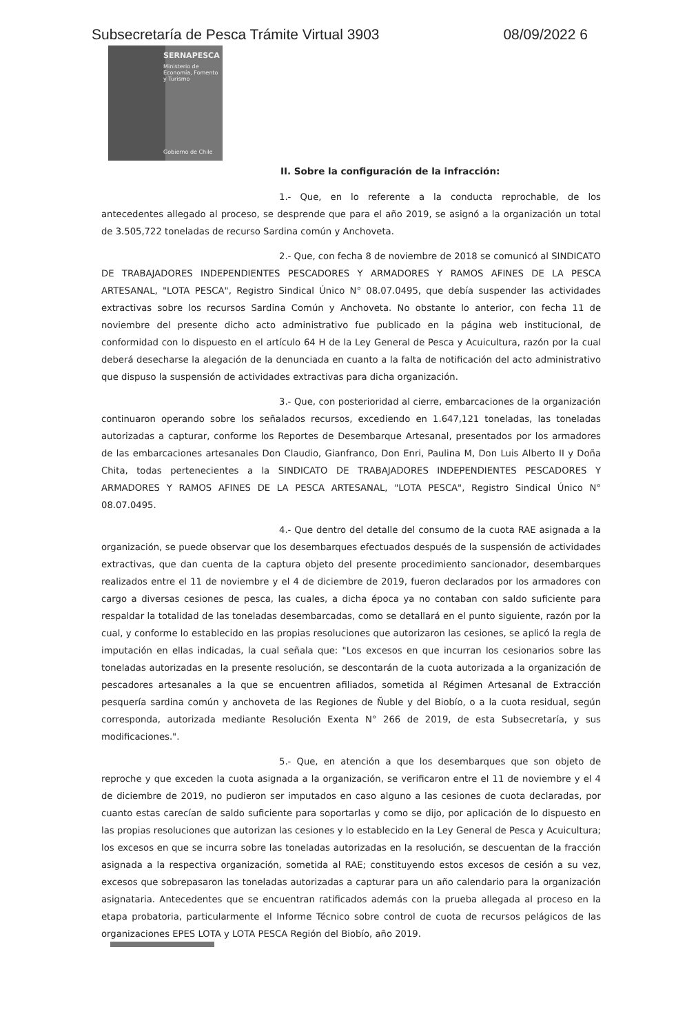Subsecretaría de Pesca Trámite Virtual 3903 08/09/2022 6
SERNAPESCA
Ministerio de Economía, Fomento y Turismo
Gobierno de Chile
II. Sobre la configuración de la infracción:
1.- Que, en lo referente a la conducta reprochable, de los antecedentes allegado al proceso, se desprende que para el año 2019, se asignó a la organización un total de 3.505,722 toneladas de recurso Sardina común y Anchoveta.
2.- Que, con fecha 8 de noviembre de 2018 se comunicó al SINDICATO DE TRABAJADORES INDEPENDIENTES PESCADORES Y ARMADORES Y RAMOS AFINES DE LA PESCA ARTESANAL, "LOTA PESCA", Registro Sindical Único N° 08.07.0495, que debía suspender las actividades extractivas sobre los recursos Sardina Común y Anchoveta. No obstante lo anterior, con fecha 11 de noviembre del presente dicho acto administrativo fue publicado en la página web institucional, de conformidad con lo dispuesto en el artículo 64 H de la Ley General de Pesca y Acuicultura, razón por la cual deberá desecharse la alegación de la denunciada en cuanto a la falta de notificación del acto administrativo que dispuso la suspensión de actividades extractivas para dicha organización.
3.- Que, con posterioridad al cierre, embarcaciones de la organización continuaron operando sobre los señalados recursos, excediendo en 1.647,121 toneladas, las toneladas autorizadas a capturar, conforme los Reportes de Desembarque Artesanal, presentados por los armadores de las embarcaciones artesanales Don Claudio, Gianfranco, Don Enri, Paulina M, Don Luis Alberto II y Doña Chita, todas pertenecientes a la SINDICATO DE TRABAJADORES INDEPENDIENTES PESCADORES Y ARMADORES Y RAMOS AFINES DE LA PESCA ARTESANAL, "LOTA PESCA", Registro Sindical Único N° 08.07.0495.
4.- Que dentro del detalle del consumo de la cuota RAE asignada a la organización, se puede observar que los desembarques efectuados después de la suspensión de actividades extractivas, que dan cuenta de la captura objeto del presente procedimiento sancionador, desembarques realizados entre el 11 de noviembre y el 4 de diciembre de 2019, fueron declarados por los armadores con cargo a diversas cesiones de pesca, las cuales, a dicha época ya no contaban con saldo suficiente para respaldar la totalidad de las toneladas desembarcadas, como se detallará en el punto siguiente, razón por la cual, y conforme lo establecido en las propias resoluciones que autorizaron las cesiones, se aplicó la regla de imputación en ellas indicadas, la cual señala que: "Los excesos en que incurran los cesionarios sobre las toneladas autorizadas en la presente resolución, se descontarán de la cuota autorizada a la organización de pescadores artesanales a la que se encuentren afiliados, sometida al Régimen Artesanal de Extracción pesquería sardina común y anchoveta de las Regiones de Ñuble y del Biobío, o a la cuota residual, según corresponda, autorizada mediante Resolución Exenta N° 266 de 2019, de esta Subsecretaría, y sus modificaciones.".
5.- Que, en atención a que los desembarques que son objeto de reproche y que exceden la cuota asignada a la organización, se verificaron entre el 11 de noviembre y el 4 de diciembre de 2019, no pudieron ser imputados en caso alguno a las cesiones de cuota declaradas, por cuanto estas carecían de saldo suficiente para soportarlas y como se dijo, por aplicación de lo dispuesto en las propias resoluciones que autorizan las cesiones y lo establecido en la Ley General de Pesca y Acuicultura; los excesos en que se incurra sobre las toneladas autorizadas en la resolución, se descuentan de la fracción asignada a la respectiva organización, sometida al RAE; constituyendo estos excesos de cesión a su vez, excesos que sobrepasaron las toneladas autorizadas a capturar para un año calendario para la organización asignataria. Antecedentes que se encuentran ratificados además con la prueba allegada al proceso en la etapa probatoria, particularmente el Informe Técnico sobre control de cuota de recursos pelágicos de las organizaciones EPES LOTA y LOTA PESCA Región del Biobío, año 2019.